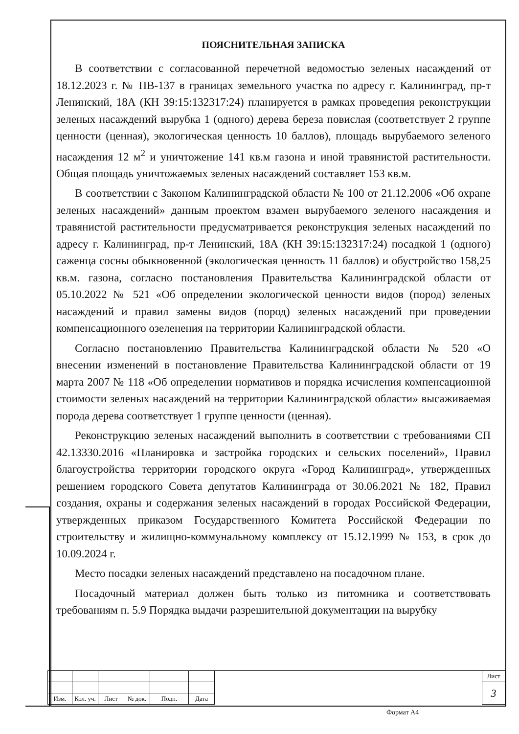ПОЯСНИТЕЛЬНАЯ ЗАПИСКА
В соответствии с согласованной перечетной ведомостью зеленых насаждений от 18.12.2023 г. № ПВ-137 в границах земельного участка по адресу г. Калининград, пр-т Ленинский, 18А (КН 39:15:132317:24) планируется в рамках проведения реконструкции зеленых насаждений вырубка 1 (одного) дерева береза повислая (соответствует 2 группе ценности (ценная), экологическая ценность 10 баллов), площадь вырубаемого зеленого насаждения 12 м<sup>2</sup> и уничтожение 141 кв.м газона и иной травянистой растительности. Общая площадь уничтожаемых зеленых насаждений составляет 153 кв.м.
В соответствии с Законом Калининградской области № 100 от 21.12.2006 «Об охране зеленых насаждений» данным проектом взамен вырубаемого зеленого насаждения и травянистой растительности предусматривается реконструкция зеленых насаждений по адресу г. Калининград, пр-т Ленинский, 18А (КН 39:15:132317:24) посадкой 1 (одного) саженца сосны обыкновенной (экологическая ценность 11 баллов) и обустройство 158,25 кв.м. газона, согласно постановления Правительства Калининградской области от 05.10.2022 № 521 «Об определении экологической ценности видов (пород) зеленых насаждений и правил замены видов (пород) зеленых насаждений при проведении компенсационного озеленения на территории Калининградской области.
Согласно постановлению Правительства Калининградской области № 520 «О внесении изменений в постановление Правительства Калининградской области от 19 марта 2007 № 118 «Об определении нормативов и порядка исчисления компенсационной стоимости зеленых насаждений на территории Калининградской области» высаживаемая порода дерева соответствует 1 группе ценности (ценная).
Реконструкцию зеленых насаждений выполнить в соответствии с требованиями СП 42.13330.2016 «Планировка и застройка городских и сельских поселений», Правил благоустройства территории городского округа «Город Калининград», утвержденных решением городского Совета депутатов Калининграда от 30.06.2021 № 182, Правил создания, охраны и содержания зеленых насаждений в городах Российской Федерации, утвержденных приказом Государственного Комитета Российской Федерации по строительству и жилищно-коммунальному комплексу от 15.12.1999 № 153, в срок до 10.09.2024 г.
Место посадки зеленых насаждений представлено на посадочном плане.
Посадочный материал должен быть только из питомника и соответствовать требованиям п. 5.9 Порядка выдачи разрешительной документации на вырубку
| | | | | | | | Лист |
| | | | | | | | 3 |
| Изм. | Кол. уч. | Лист | № док. | Подп. | Дата | | |
Формат А4